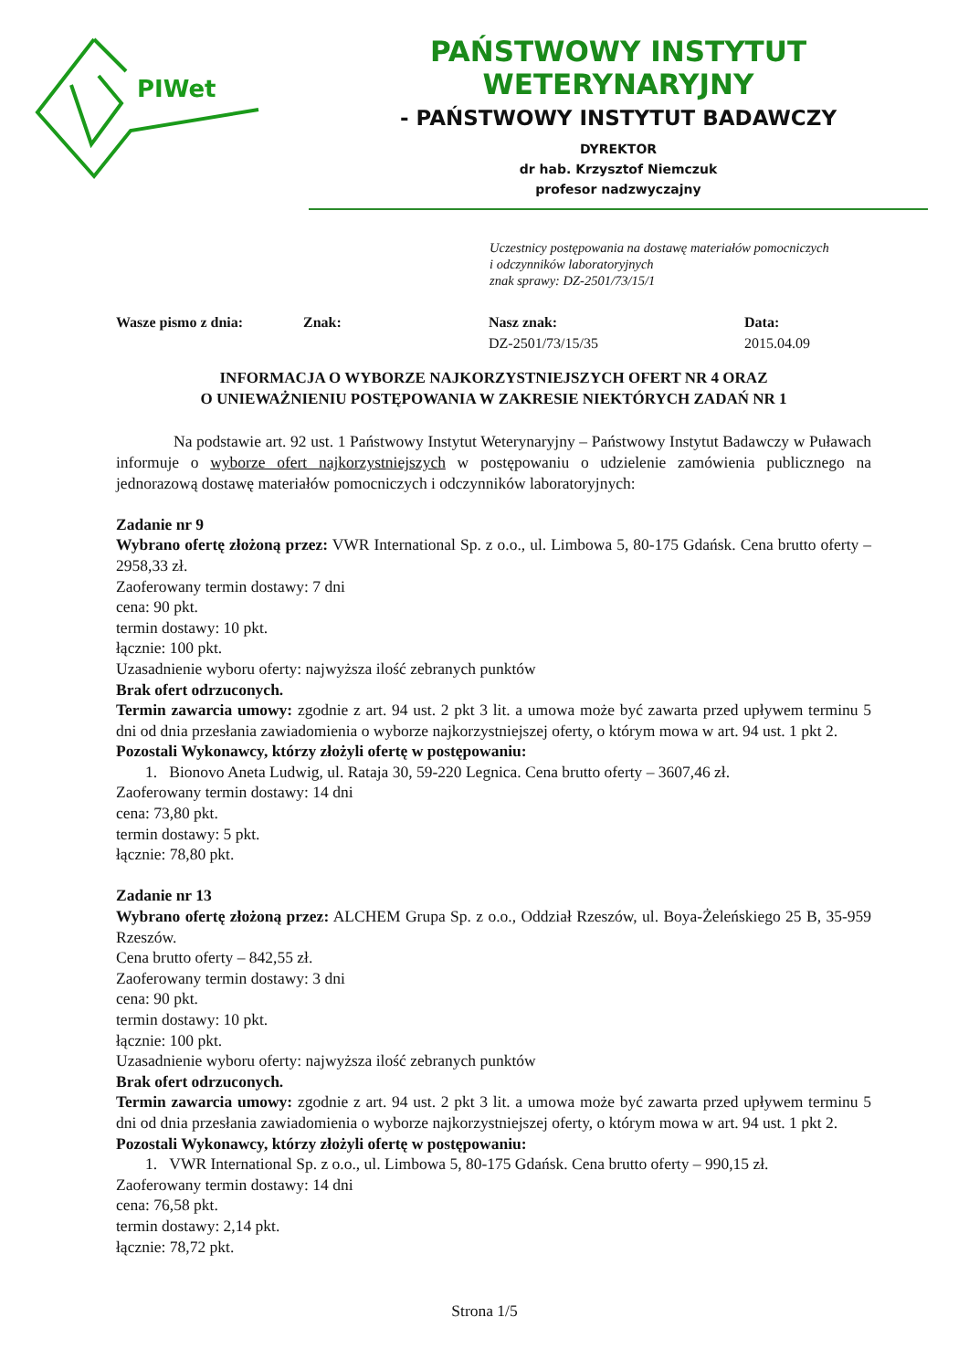PIWet
PAŃSTWOWY INSTYTUT WETERYNARYJNY
- PAŃSTWOWY INSTYTUT BADAWCZY
DYREKTOR
dr hab. Krzysztof Niemczuk
profesor nadzwyczajny
Uczestnicy postępowania na dostawę materiałów pomocniczych
i odczynników laboratoryjnych
znak sprawy: DZ-2501/73/15/1
Wasze pismo z dnia: Znak: Nasz znak:
DZ-2501/73/15/35
Data:
2015.04.09
INFORMACJA O WYBORZE NAJKORZYSTNIEJSZYCH OFERT NR 4 ORAZ
O UNIEWAŻNIENIU POSTĘPOWANIA W ZAKRESIE NIEKTÓRYCH ZADAŃ NR 1
Na podstawie art. 92 ust. 1 Państwowy Instytut Weterynaryjny – Państwowy Instytut Badawczy w Puławach informuje o wyborze ofert najkorzystniejszych w postępowaniu o udzielenie zamówienia publicznego na jednorazową dostawę materiałów pomocniczych i odczynników laboratoryjnych:
Zadanie nr 9
Wybrano ofertę złożoną przez: VWR International Sp. z o.o., ul. Limbowa 5, 80-175 Gdańsk. Cena brutto oferty – 2958,33 zł.
Zaoferowany termin dostawy: 7 dni
cena: 90 pkt.
termin dostawy: 10 pkt.
łącznie: 100 pkt.
Uzasadnienie wyboru oferty: najwyższa ilość zebranych punktów
Brak ofert odrzuconych.
Termin zawarcia umowy: zgodnie z art. 94 ust. 2 pkt 3 lit. a umowa może być zawarta przed upływem terminu 5 dni od dnia przesłania zawiadomienia o wyborze najkorzystniejszej oferty, o którym mowa w art. 94 ust. 1 pkt 2.
Pozostali Wykonawcy, którzy złożyli ofertę w postępowaniu:
1. Bionovo Aneta Ludwig, ul. Rataja 30, 59-220 Legnica. Cena brutto oferty – 3607,46 zł.
Zaoferowany termin dostawy: 14 dni
cena: 73,80 pkt.
termin dostawy: 5 pkt.
łącznie: 78,80 pkt.
Zadanie nr 13
Wybrano ofertę złożoną przez: ALCHEM Grupa Sp. z o.o., Oddział Rzeszów, ul. Boya-Żeleńskiego 25 B, 35-959 Rzeszów.
Cena brutto oferty – 842,55 zł.
Zaoferowany termin dostawy: 3 dni
cena: 90 pkt.
termin dostawy: 10 pkt.
łącznie: 100 pkt.
Uzasadnienie wyboru oferty: najwyższa ilość zebranych punktów
Brak ofert odrzuconych.
Termin zawarcia umowy: zgodnie z art. 94 ust. 2 pkt 3 lit. a umowa może być zawarta przed upływem terminu 5 dni od dnia przesłania zawiadomienia o wyborze najkorzystniejszej oferty, o którym mowa w art. 94 ust. 1 pkt 2.
Pozostali Wykonawcy, którzy złożyli ofertę w postępowaniu:
1. VWR International Sp. z o.o., ul. Limbowa 5, 80-175 Gdańsk. Cena brutto oferty – 990,15 zł.
Zaoferowany termin dostawy: 14 dni
cena: 76,58 pkt.
termin dostawy: 2,14 pkt.
łącznie: 78,72 pkt.
Strona 1/5